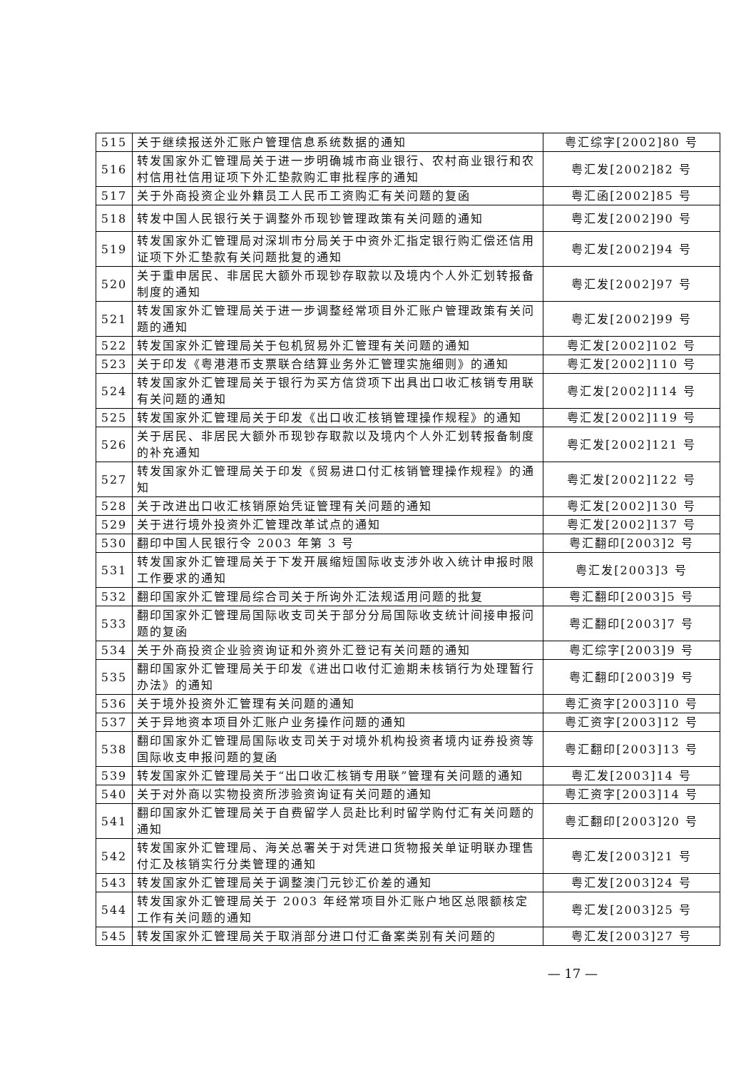| 515 | 关于继续报送外汇账户管理信息系统数据的通知 | 粤汇综字[2002]80 号 |
| 516 | 转发国家外汇管理局关于进一步明确城市商业银行、农村商业银行和农村信用社信用证项下外汇垫款购汇审批程序的通知 | 粤汇发[2002]82 号 |
| 517 | 关于外商投资企业外籍员工人民币工资购汇有关问题的复函 | 粤汇函[2002]85 号 |
| 518 | 转发中国人民银行关于调整外币现钞管理政策有关问题的通知 | 粤汇发[2002]90 号 |
| 519 | 转发国家外汇管理局对深圳市分局关于中资外汇指定银行购汇偿还信用证项下外汇垫款有关问题批复的通知 | 粤汇发[2002]94 号 |
| 520 | 关于重申居民、非居民大额外币现钞存取款以及境内个人外汇划转报备制度的通知 | 粤汇发[2002]97 号 |
| 521 | 转发国家外汇管理局关于进一步调整经常项目外汇账户管理政策有关问题的通知 | 粤汇发[2002]99 号 |
| 522 | 转发国家外汇管理局关于包机贸易外汇管理有关问题的通知 | 粤汇发[2002]102 号 |
| 523 | 关于印发《粤港港币支票联合结算业务外汇管理实施细则》的通知 | 粤汇发[2002]110 号 |
| 524 | 转发国家外汇管理局关于银行为买方信贷项下出具出口收汇核销专用联有关问题的通知 | 粤汇发[2002]114 号 |
| 525 | 转发国家外汇管理局关于印发《出口收汇核销管理操作规程》的通知 | 粤汇发[2002]119 号 |
| 526 | 关于居民、非居民大额外币现钞存取款以及境内个人外汇划转报备制度的补充通知 | 粤汇发[2002]121 号 |
| 527 | 转发国家外汇管理局关于印发《贸易进口付汇核销管理操作规程》的通知 | 粤汇发[2002]122 号 |
| 528 | 关于改进出口收汇核销原始凭证管理有关问题的通知 | 粤汇发[2002]130 号 |
| 529 | 关于进行境外投资外汇管理改革试点的通知 | 粤汇发[2002]137 号 |
| 530 | 翻印中国人民银行令 2003 年第 3 号 | 粤汇翻印[2003]2 号 |
| 531 | 转发国家外汇管理局关于下发开展缩短国际收支涉外收入统计申报时限工作要求的通知 | 粤汇发[2003]3 号 |
| 532 | 翻印国家外汇管理局综合司关于所询外汇法规适用问题的批复 | 粤汇翻印[2003]5 号 |
| 533 | 翻印国家外汇管理局国际收支司关于部分分局国际收支统计间接申报问题的复函 | 粤汇翻印[2003]7 号 |
| 534 | 关于外商投资企业验资询证和外资外汇登记有关问题的通知 | 粤汇综字[2003]9 号 |
| 535 | 翻印国家外汇管理局关于印发《进出口收付汇逾期未核销行为处理暂行办法》的通知 | 粤汇翻印[2003]9 号 |
| 536 | 关于境外投资外汇管理有关问题的通知 | 粤汇资字[2003]10 号 |
| 537 | 关于异地资本项目外汇账户业务操作问题的通知 | 粤汇资字[2003]12 号 |
| 538 | 翻印国家外汇管理局国际收支司关于对境外机构投资者境内证券投资等国际收支申报问题的复函 | 粤汇翻印[2003]13 号 |
| 539 | 转发国家外汇管理局关于“出口收汇核销专用联”管理有关问题的通知 | 粤汇发[2003]14 号 |
| 540 | 关于对外商以实物投资所涉验资询证有关问题的通知 | 粤汇资字[2003]14 号 |
| 541 | 翻印国家外汇管理局关于自费留学人员赴比利时留学购付汇有关问题的通知 | 粤汇翻印[2003]20 号 |
| 542 | 转发国家外汇管理局、海关总署关于对凭进口货物报关单证明联办理售付汇及核销实行分类管理的通知 | 粤汇发[2003]21 号 |
| 543 | 转发国家外汇管理局关于调整澳门元钞汇价差的通知 | 粤汇发[2003]24 号 |
| 544 | 转发国家外汇管理局关于 2003 年经常项目外汇账户地区总限额核定工作有关问题的通知 | 粤汇发[2003]25 号 |
| 545 | 转发国家外汇管理局关于取消部分进口付汇备案类别有关问题的 | 粤汇发[2003]27 号 |
— 17 —